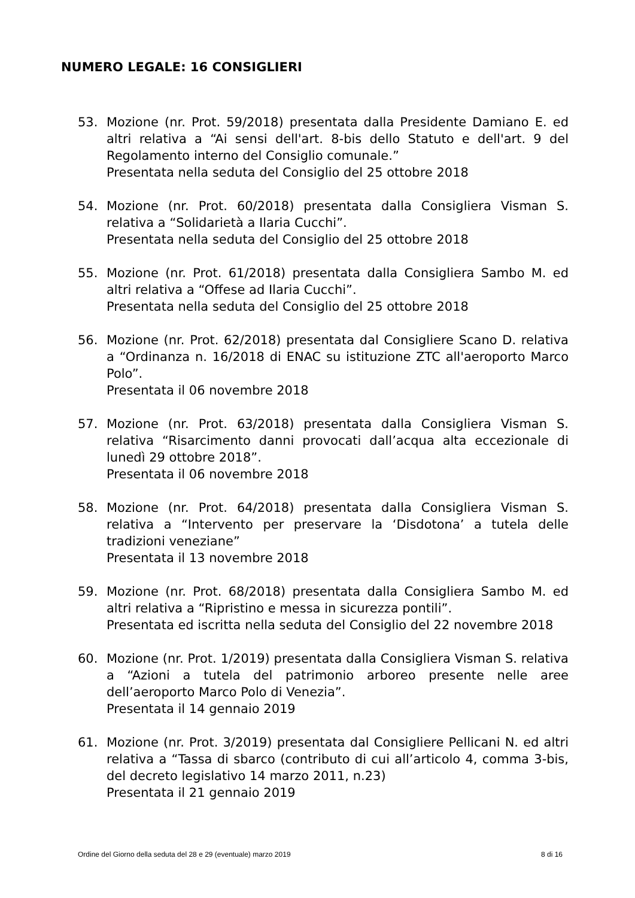NUMERO LEGALE: 16 CONSIGLIERI
53. Mozione (nr. Prot. 59/2018) presentata dalla Presidente Damiano E. ed altri relativa a “Ai sensi dell'art. 8-bis dello Statuto e dell'art. 9 del Regolamento interno del Consiglio comunale.”
Presentata nella seduta del Consiglio del 25 ottobre 2018
54. Mozione (nr. Prot. 60/2018) presentata dalla Consigliera Visman S. relativa a “Solidarietà a Ilaria Cucchi”.
Presentata nella seduta del Consiglio del 25 ottobre 2018
55. Mozione (nr. Prot. 61/2018) presentata dalla Consigliera Sambo M. ed altri relativa a “Offese ad Ilaria Cucchi”.
Presentata nella seduta del Consiglio del 25 ottobre 2018
56. Mozione (nr. Prot. 62/2018) presentata dal Consigliere Scano D. relativa a “Ordinanza n. 16/2018 di ENAC su istituzione ZTC all'aeroporto Marco Polo”.
Presentata il 06 novembre 2018
57. Mozione (nr. Prot. 63/2018) presentata dalla Consigliera Visman S. relativa “Risarcimento danni provocati dall’acqua alta eccezionale di lunedì 29 ottobre 2018”.
Presentata il 06 novembre 2018
58. Mozione (nr. Prot. 64/2018) presentata dalla Consigliera Visman S. relativa a “Intervento per preservare la ‘Disdotona’ a tutela delle tradizioni veneziane”
Presentata il 13 novembre 2018
59. Mozione (nr. Prot. 68/2018) presentata dalla Consigliera Sambo M. ed altri relativa a “Ripristino e messa in sicurezza pontili”.
Presentata ed iscritta nella seduta del Consiglio del 22 novembre 2018
60. Mozione (nr. Prot. 1/2019) presentata dalla Consigliera Visman S. relativa a “Azioni a tutela del patrimonio arboreo presente nelle aree dell’aeroporto Marco Polo di Venezia”.
Presentata il 14 gennaio 2019
61. Mozione (nr. Prot. 3/2019) presentata dal Consigliere Pellicani N. ed altri relativa a “Tassa di sbarco (contributo di cui all’articolo 4, comma 3-bis, del decreto legislativo 14 marzo 2011, n.23)
Presentata il 21 gennaio 2019
Ordine del Giorno della seduta del 28 e 29 (eventuale) marzo 2019 8 di 16